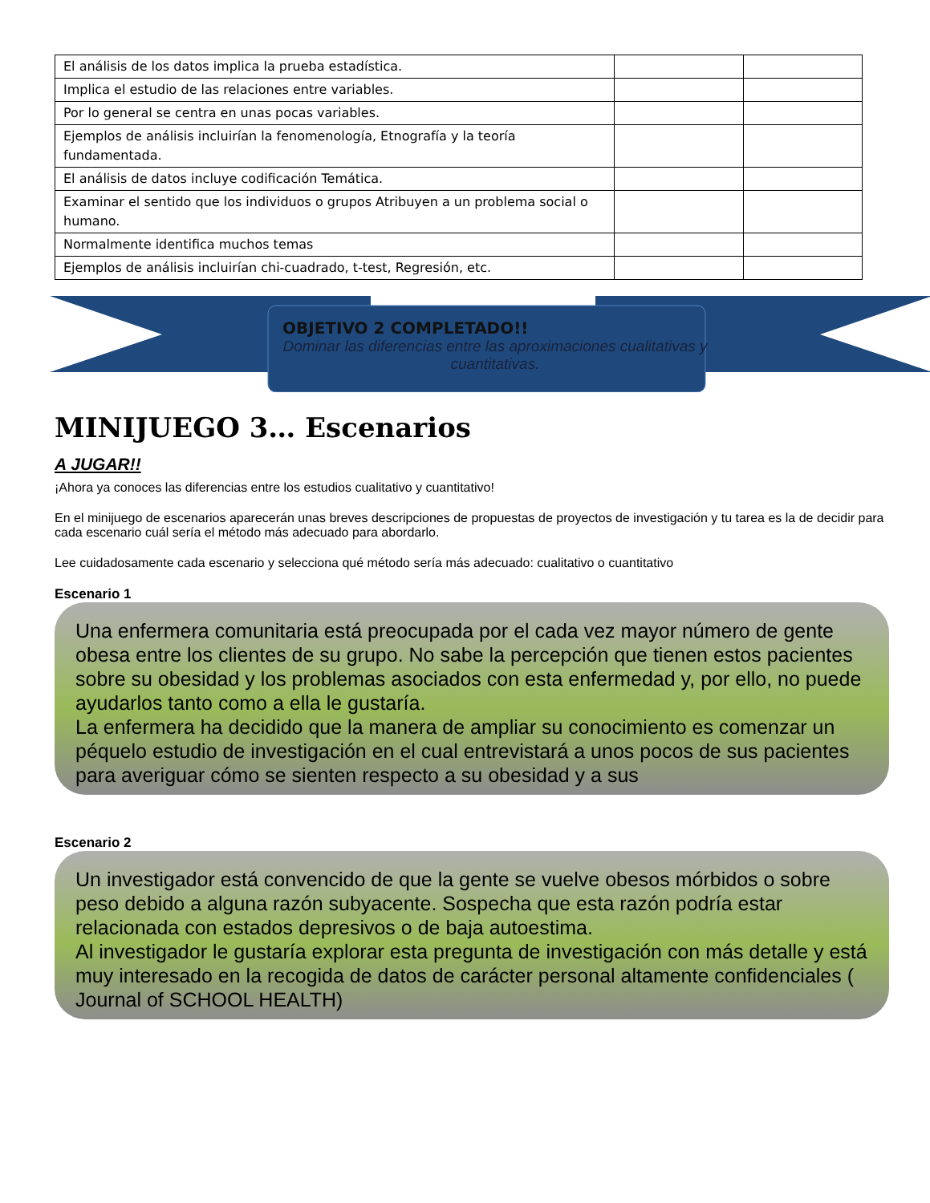| El análisis de los datos implica la prueba estadística. | | |
| Implica el estudio de las relaciones entre variables. | | |
| Por lo general se centra en unas pocas variables. | | |
| Ejemplos de análisis incluirían la fenomenología, Etnografía y la teoría fundamentada. | | |
| El análisis de datos incluye codificación Temática. | | |
| Examinar el sentido que los individuos o grupos Atribuyen a un problema social o humano. | | |
| Normalmente identifica muchos temas | | |
| Ejemplos de análisis incluirían chi-cuadrado, t-test, Regresión, etc. | | |
OBJETIVO 2 COMPLETADO!!
Dominar las diferencias entre las aproximaciones cualitativas y cuantitativas.
MINIJUEGO 3… Escenarios
A JUGAR!!
¡Ahora ya conoces las diferencias entre los estudios cualitativo y cuantitativo!
En el minijuego de escenarios aparecerán unas breves descripciones de propuestas de proyectos de investigación y tu tarea es la de decidir para cada escenario cuál sería el método más adecuado para abordarlo.
Lee cuidadosamente cada escenario y selecciona qué método sería más adecuado: cualitativo o cuantitativo
Escenario 1
Una enfermera comunitaria está preocupada por el cada vez mayor número de gente obesa entre los clientes de su grupo. No sabe la percepción que tienen estos pacientes sobre su obesidad y los problemas asociados con esta enfermedad y, por ello, no puede ayudarlos tanto como a ella le gustaría.
La enfermera ha decidido que la manera de ampliar su conocimiento es comenzar un péquelo estudio de investigación en el cual entrevistará a unos pocos de sus pacientes para averiguar cómo se sienten respecto a su obesidad y a sus
Escenario 2
Un investigador está convencido de que la gente se vuelve obesos mórbidos o sobre peso debido a alguna razón subyacente. Sospecha que esta razón podría estar relacionada con estados depresivos o de baja autoestima.
Al investigador le gustaría explorar esta pregunta de investigación con más detalle y está muy interesado en la recogida de datos de carácter personal altamente confidenciales ( Journal of SCHOOL HEALTH)